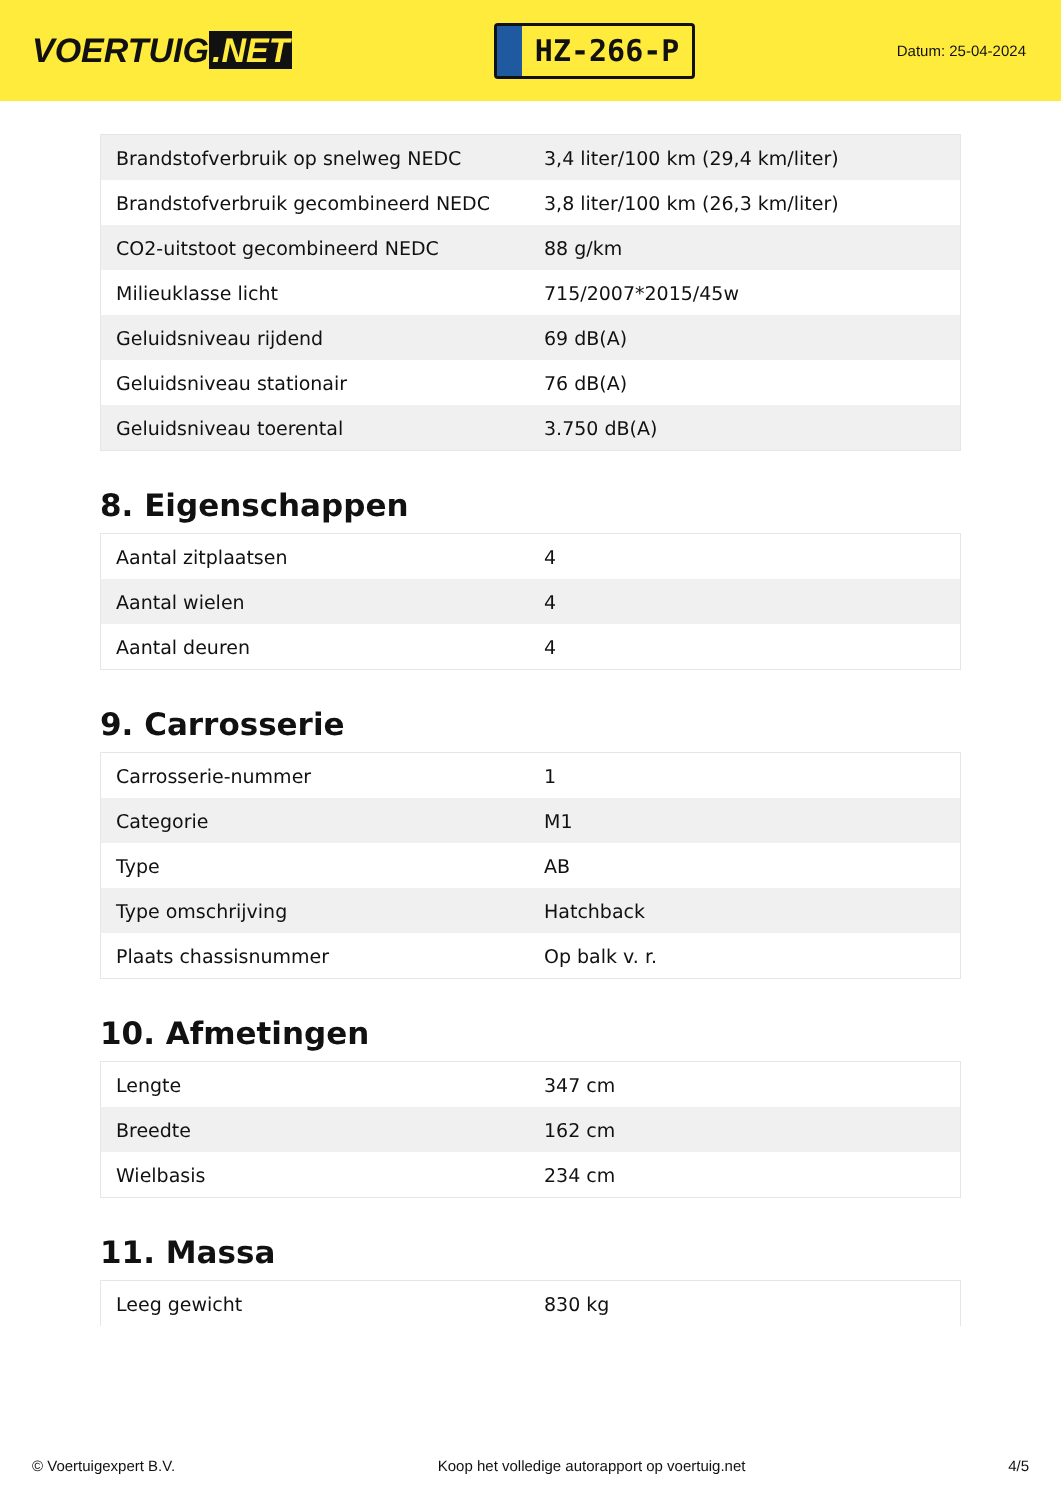VOERTUIG.NET
HZ-266-P
Datum: 25-04-2024
| Brandstofverbruik op snelweg NEDC | 3,4 liter/100 km (29,4 km/liter) |
| Brandstofverbruik gecombineerd NEDC | 3,8 liter/100 km (26,3 km/liter) |
| CO2-uitstoot gecombineerd NEDC | 88 g/km |
| Milieuklasse licht | 715/2007*2015/45w |
| Geluidsniveau rijdend | 69 dB(A) |
| Geluidsniveau stationair | 76 dB(A) |
| Geluidsniveau toerental | 3.750 dB(A) |
8. Eigenschappen
| Aantal zitplaatsen | 4 |
| Aantal wielen | 4 |
| Aantal deuren | 4 |
9. Carrosserie
| Carrosserie-nummer | 1 |
| Categorie | M1 |
| Type | AB |
| Type omschrijving | Hatchback |
| Plaats chassisnummer | Op balk v. r. |
10. Afmetingen
| Lengte | 347 cm |
| Breedte | 162 cm |
| Wielbasis | 234 cm |
11. Massa
| Leeg gewicht | 830 kg |
© Voertuigexpert B.V. Koop het volledige autorapport op voertuig.net 4/5